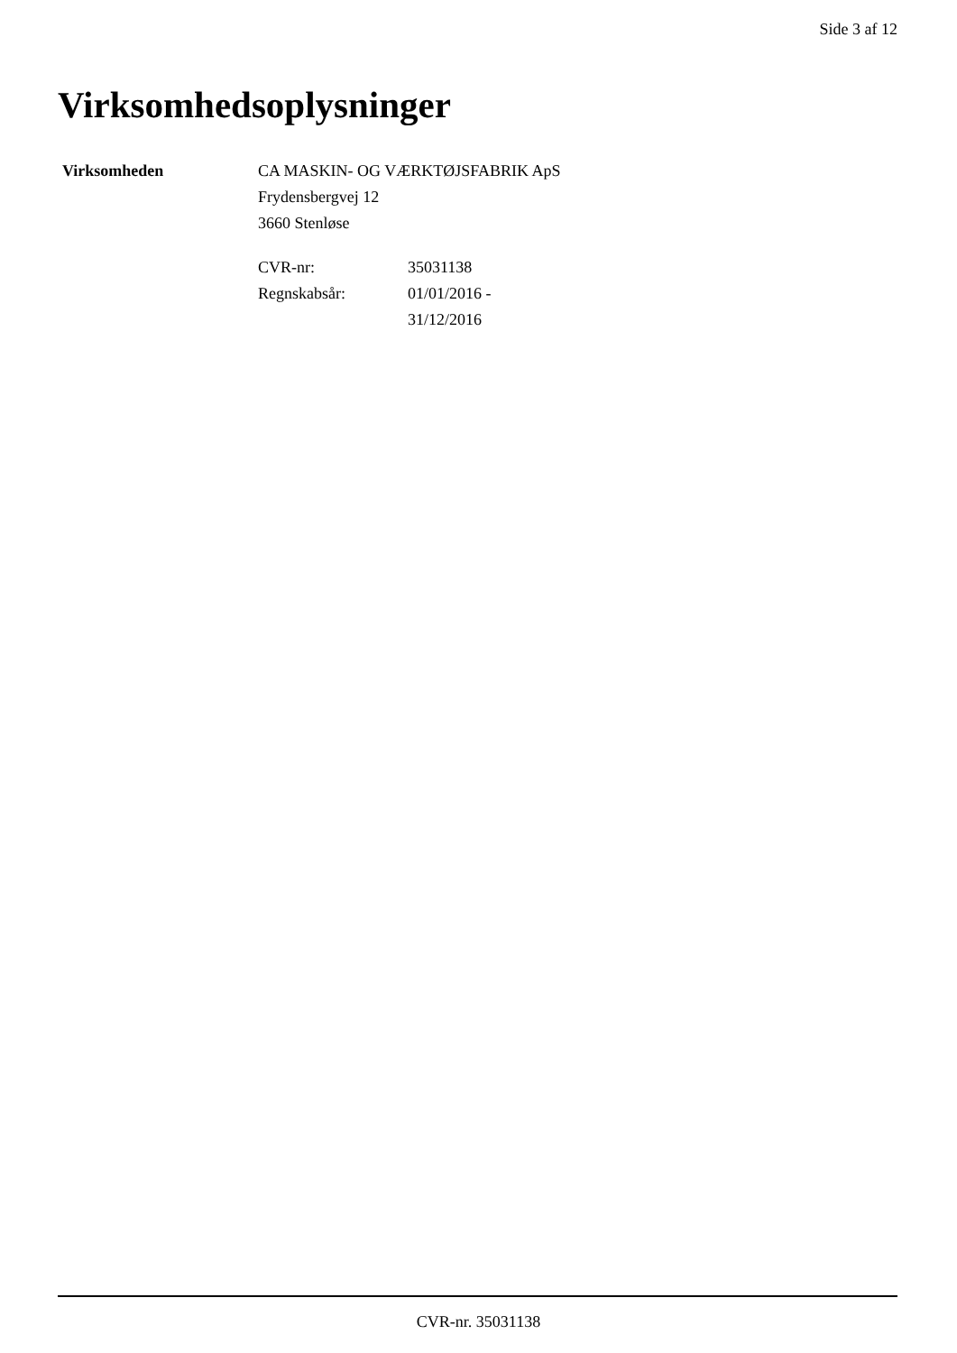Side 3 af 12
Virksomhedsoplysninger
| Virksomheden | CA MASKIN- OG VÆRKTØJSFABRIK ApS Frydensbergvej 12 3660 Stenløse / CVR-nr: / 35031138 / / Regnskabsår: / 01/01/2016 - 31/12/2016 / |
CVR-nr. 35031138